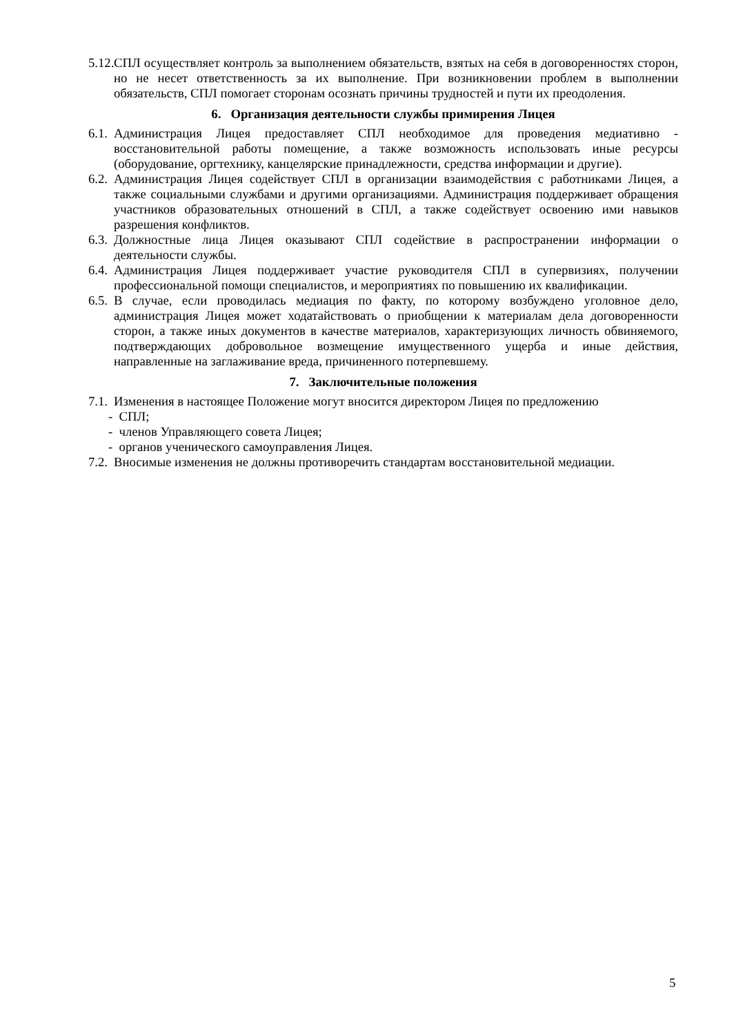5.12. СПЛ осуществляет контроль за выполнением обязательств, взятых на себя в договоренностях сторон, но не несет ответственность за их выполнение. При возникновении проблем в выполнении обязательств, СПЛ помогает сторонам осознать причины трудностей и пути их преодоления.
6. Организация деятельности службы примирения Лицея
6.1. Администрация Лицея предоставляет СПЛ необходимое для проведения медиативно - восстановительной работы помещение, а также возможность использовать иные ресурсы (оборудование, оргтехнику, канцелярские принадлежности, средства информации и другие).
6.2. Администрация Лицея содействует СПЛ в организации взаимодействия с работниками Лицея, а также социальными службами и другими организациями. Администрация поддерживает обращения участников образовательных отношений в СПЛ, а также содействует освоению ими навыков разрешения конфликтов.
6.3. Должностные лица Лицея оказывают СПЛ содействие в распространении информации о деятельности службы.
6.4. Администрация Лицея поддерживает участие руководителя СПЛ в супервизиях, получении профессиональной помощи специалистов, и мероприятиях по повышению их квалификации.
6.5. В случае, если проводилась медиация по факту, по которому возбуждено уголовное дело, администрация Лицея может ходатайствовать о приобщении к материалам дела договоренности сторон, а также иных документов в качестве материалов, характеризующих личность обвиняемого, подтверждающих добровольное возмещение имущественного ущерба и иные действия, направленные на заглаживание вреда, причиненного потерпевшему.
7. Заключительные положения
7.1. Изменения в настоящее Положение могут вносится директором Лицея по предложению
- СПЛ;
- членов Управляющего совета Лицея;
- органов ученического самоуправления Лицея.
7.2. Вносимые изменения не должны противоречить стандартам восстановительной медиации.
5